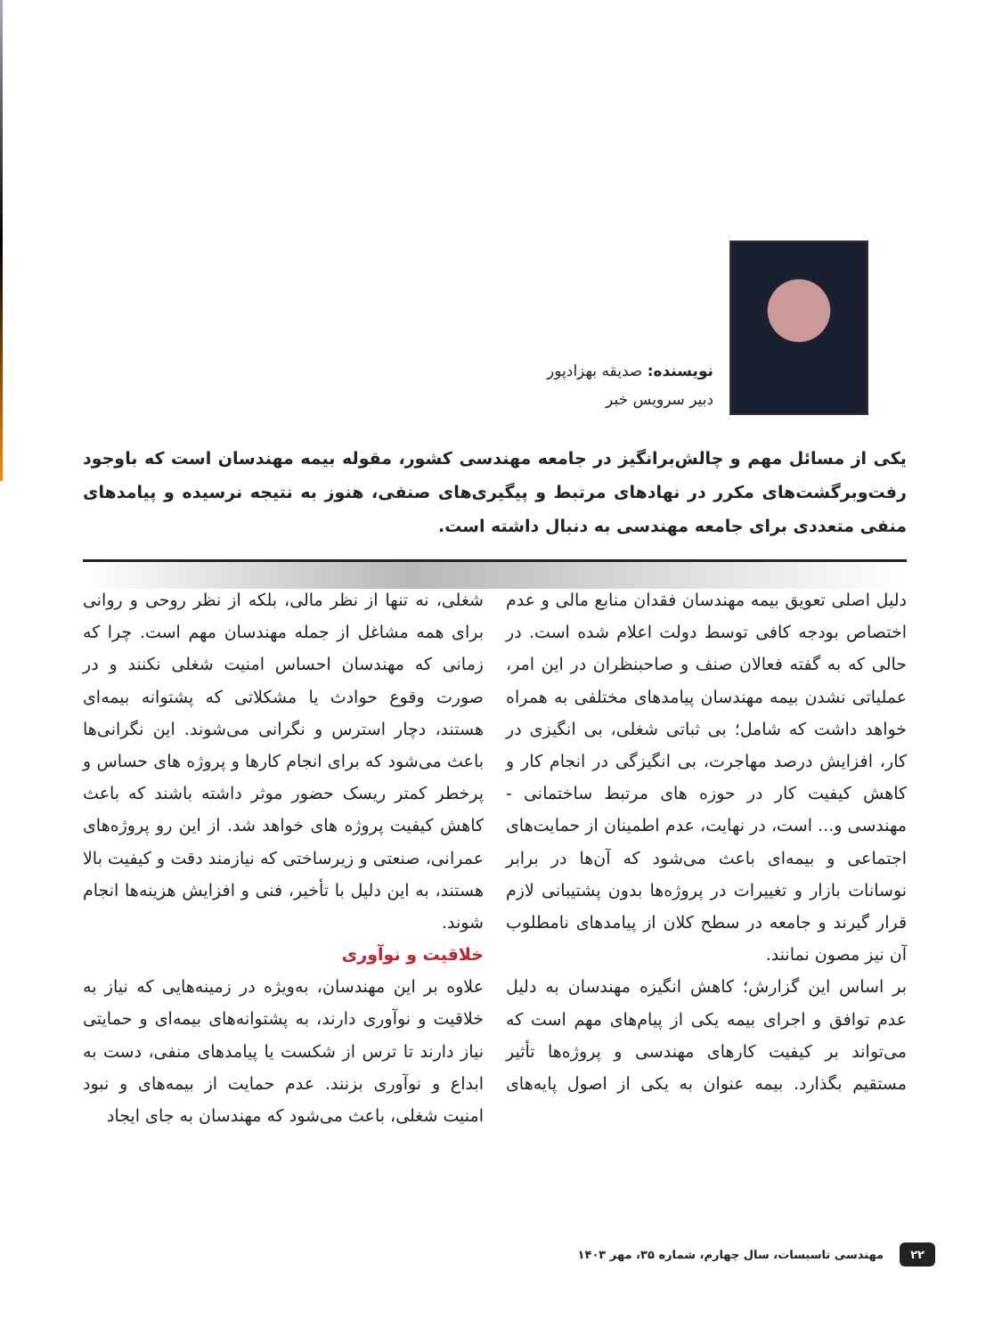نویسنده: صدیقه بهزادپور
دبیر سرویس خبر
یکی از مسائل مهم و چالش‌برانگیز در جامعه مهندسی کشور، مقوله بیمه مهندسان است که باوجود رفت‌وبرگشت‌های مکرر در نهادهای مرتبط و پیگیری‌های صنفی، هنوز به نتیجه نرسیده و پیامدهای منفی متعددی برای جامعه مهندسی به دنبال داشته است.
دلیل اصلی تعویق بیمه مهندسان فقدان منابع مالی و عدم اختصاص بودجه کافی توسط دولت اعلام شده است. در حالی که به گفته فعالان صنف و صاحبنظران در این امر، عملیاتی نشدن بیمه مهندسان پیامدهای مختلفی به همراه خواهد داشت که شامل؛ بی ثباتی شغلی، بی انگیزی در کار، افزایش درصد مهاجرت، بی انگیزگی در انجام کار و کاهش کیفیت کار در حوزه های مرتبط ساختمانی - مهندسی و... است، در نهایت، عدم اطمینان از حمایت‌های اجتماعی و بیمه‌ای باعث می‌شود که آن‌ها در برابر نوسانات بازار و تغییرات در پروژه‌ها بدون پشتیبانی لازم قرار گیرند و جامعه در سطح کلان از پیامدهای نامطلوب آن نیز مصون نمانند.
بر اساس این گزارش؛ کاهش انگیزه مهندسان به دلیل عدم توافق و اجرای بیمه یکی از پیام‌های مهم است که می‌تواند بر کیفیت کارهای مهندسی و پروژه‌ها تأثیر مستقیم بگذارد. بیمه عنوان به یکی از اصول پایه‌های شغلی، نه تنها از نظر مالی، بلکه از نظر روحی و روانی برای همه مشاغل از جمله مهندسان مهم است. چرا که زمانی که مهندسان احساس امنیت شغلی نکنند و در صورت وقوع حوادث یا مشکلاتی که پشتوانه بیمه‌ای هستند، دچار استرس و نگرانی می‌شوند. این نگرانی‌ها باعث می‌شود که برای انجام کارها و پروژه های حساس و پرخطر کمتر ریسک حضور موثر داشته باشند که باعث کاهش کیفیت پروژه های خواهد شد. از این رو پروژه‌های عمرانی، صنعتی و زیرساختی که نیازمند دقت و کیفیت بالا هستند، به این دلیل با تأخیر، فنی و افزایش هزینه‌ها انجام شوند.
خلاقیت و نوآوری
علاوه بر این مهندسان، به‌ویژه در زمینه‌هایی که نیاز به خلاقیت و نوآوری دارند، به پشتوانه‌های بیمه‌ای و حمایتی نیاز دارند تا ترس از شکست یا پیامدهای منفی، دست به ابداع و نوآوری بزنند. عدم حمایت از بیمه‌های و نبود امنیت شغلی، باعث می‌شود که مهندسان به جای ایجاد
۲۲ مهندسی تاسیسات، سال چهارم، شماره ۳۵، مهر ۱۴۰۳